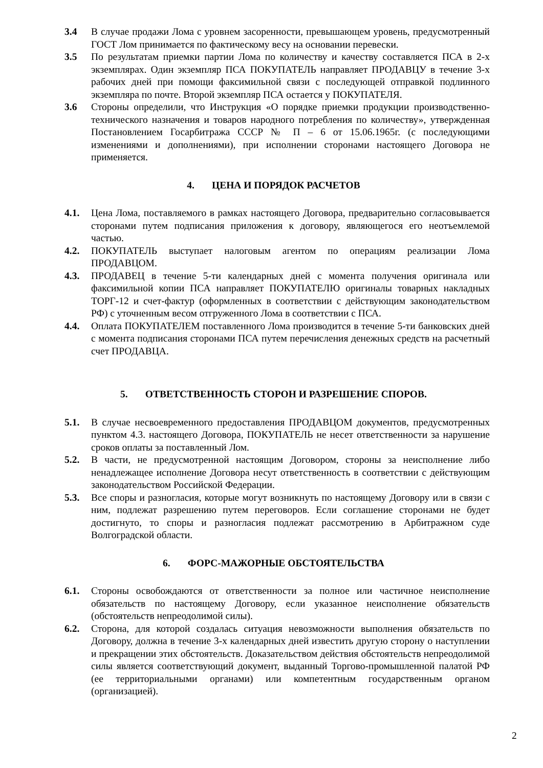3.4 В случае продажи Лома с уровнем засоренности, превышающем уровень, предусмотренный ГОСТ Лом принимается по фактическому весу на основании перевески.
3.5 По результатам приемки партии Лома по количеству и качеству составляется ПСА в 2-х экземплярах. Один экземпляр ПСА ПОКУПАТЕЛЬ направляет ПРОДАВЦУ в течение 3-х рабочих дней при помощи факсимильной связи с последующей отправкой подлинного экземпляра по почте. Второй экземпляр ПСА остается у ПОКУПАТЕЛЯ.
3.6 Стороны определили, что Инструкция «О порядке приемки продукции производственно-технического назначения и товаров народного потребления по количеству», утвержденная Постановлением Госарбитража СССР № П – 6 от 15.06.1965г. (с последующими изменениями и дополнениями), при исполнении сторонами настоящего Договора не применяется.
4. ЦЕНА И ПОРЯДОК РАСЧЕТОВ
4.1. Цена Лома, поставляемого в рамках настоящего Договора, предварительно согласовывается сторонами путем подписания приложения к договору, являющегося его неотъемлемой частью.
4.2. ПОКУПАТЕЛЬ выступает налоговым агентом по операциям реализации Лома ПРОДАВЦОМ.
4.3. ПРОДАВЕЦ в течение 5-ти календарных дней с момента получения оригинала или факсимильной копии ПСА направляет ПОКУПАТЕЛЮ оригиналы товарных накладных ТОРГ-12 и счет-фактур (оформленных в соответствии с действующим законодательством РФ) с уточненным весом отгруженного Лома в соответствии с ПСА.
4.4. Оплата ПОКУПАТЕЛЕМ поставленного Лома производится в течение 5-ти банковских дней с момента подписания сторонами ПСА путем перечисления денежных средств на расчетный счет ПРОДАВЦА.
5. ОТВЕТСТВЕННОСТЬ СТОРОН И РАЗРЕШЕНИЕ СПОРОВ.
5.1. В случае несвоевременного предоставления ПРОДАВЦОМ документов, предусмотренных пунктом 4.3. настоящего Договора, ПОКУПАТЕЛЬ не несет ответственности за нарушение сроков оплаты за поставленный Лом.
5.2. В части, не предусмотренной настоящим Договором, стороны за неисполнение либо ненадлежащее исполнение Договора несут ответственность в соответствии с действующим законодательством Российской Федерации.
5.3. Все споры и разногласия, которые могут возникнуть по настоящему Договору или в связи с ним, подлежат разрешению путем переговоров. Если соглашение сторонами не будет достигнуто, то споры и разногласия подлежат рассмотрению в Арбитражном суде Волгоградской области.
6. ФОРС-МАЖОРНЫЕ ОБСТОЯТЕЛЬСТВА
6.1. Стороны освобождаются от ответственности за полное или частичное неисполнение обязательств по настоящему Договору, если указанное неисполнение обязательств (обстоятельств непреодолимой силы).
6.2. Сторона, для которой создалась ситуация невозможности выполнения обязательств по Договору, должна в течение 3-х календарных дней известить другую сторону о наступлении и прекращении этих обстоятельств. Доказательством действия обстоятельств непреодолимой силы является соответствующий документ, выданный Торгово-промышленной палатой РФ (ее территориальными органами) или компетентным государственным органом (организацией).
2